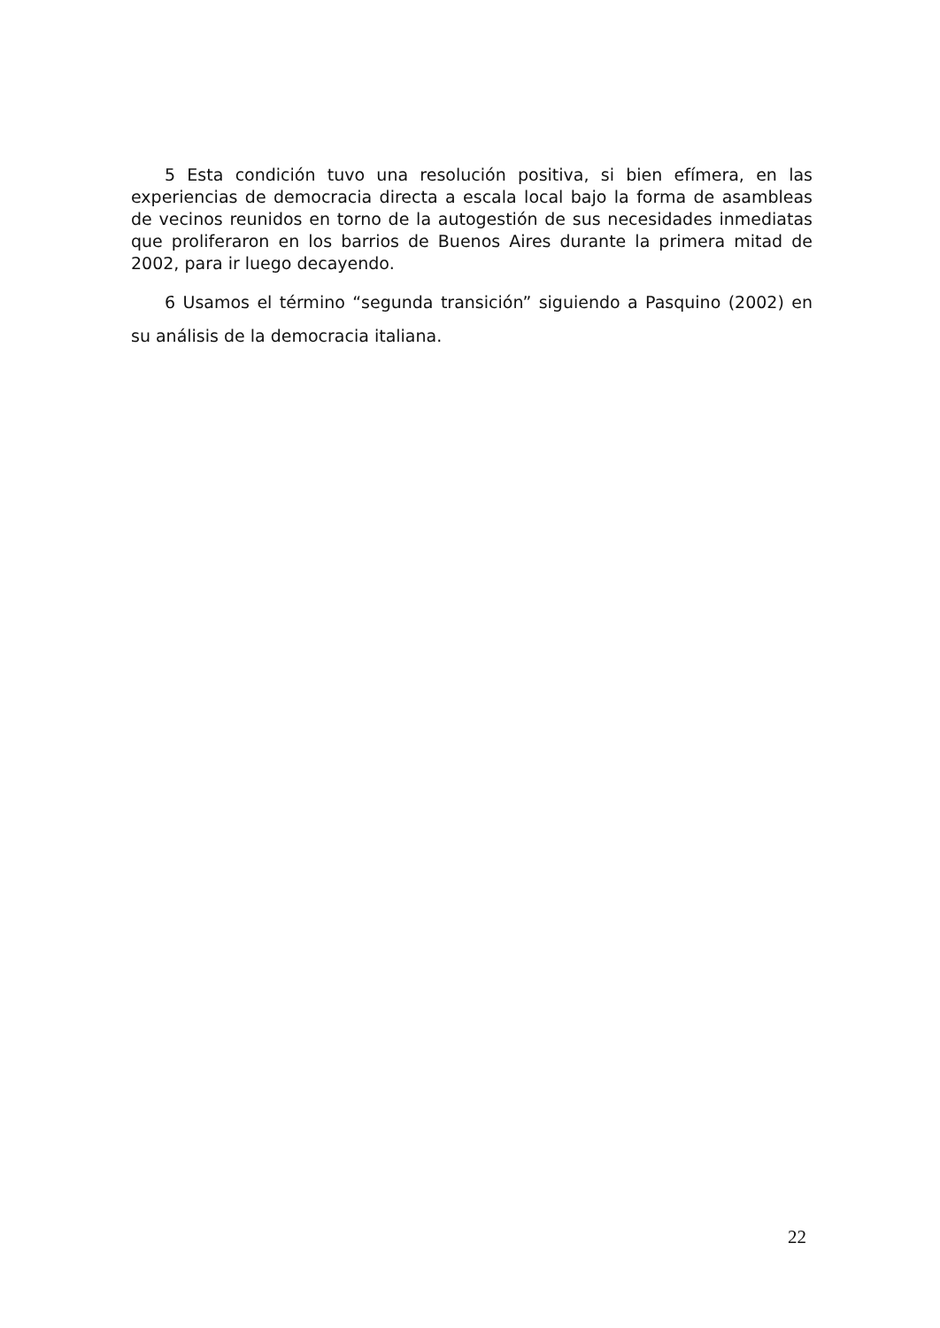5 Esta condición tuvo una resolución positiva, si bien efímera, en las experiencias de democracia directa a escala local bajo la forma de asambleas de vecinos reunidos en torno de la autogestión de sus necesidades inmediatas que proliferaron en los barrios de Buenos Aires durante la primera mitad de 2002, para ir luego decayendo.
6 Usamos el término “segunda transición” siguiendo a Pasquino (2002) en su análisis de la democracia italiana.
22